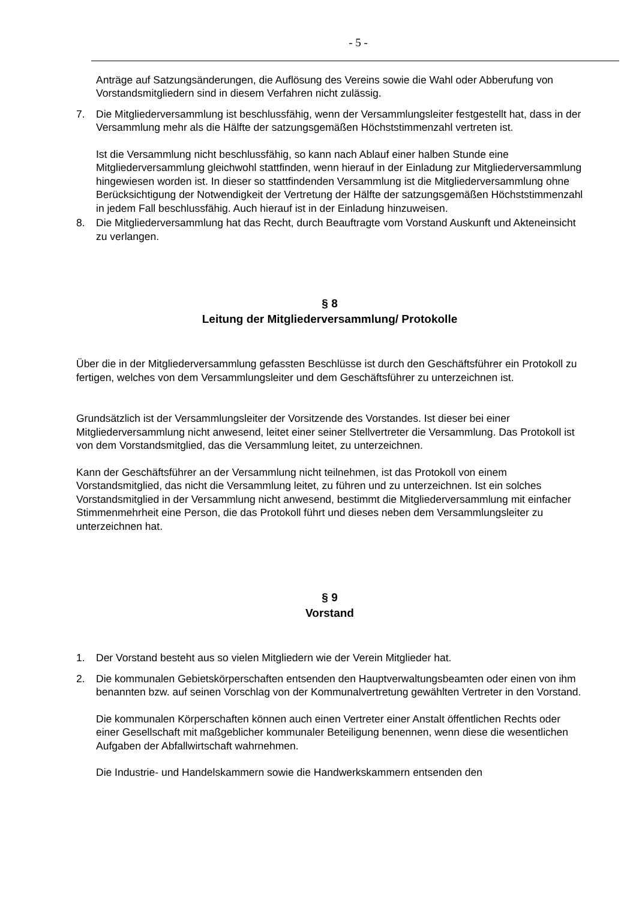- 5 -
Anträge auf Satzungsänderungen, die Auflösung des Vereins sowie die Wahl oder Abberufung von Vorstandsmitgliedern sind in diesem Verfahren nicht zulässig.
7. Die Mitgliederversammlung ist beschlussfähig, wenn der Versammlungsleiter festgestellt hat, dass in der Versammlung mehr als die Hälfte der satzungsgemäßen Höchststimmenzahl vertreten ist.
Ist die Versammlung nicht beschlussfähig, so kann nach Ablauf einer halben Stunde eine Mitgliederversammlung gleichwohl stattfinden, wenn hierauf in der Einladung zur Mitgliederversammlung hingewiesen worden ist. In dieser so stattfindenden Versammlung ist die Mitgliederversammlung ohne Berücksichtigung der Notwendigkeit der Vertretung der Hälfte der satzungsgemäßen Höchststimmenzahl in jedem Fall beschlussfähig. Auch hierauf ist in der Einladung hinzuweisen.
8. Die Mitgliederversammlung hat das Recht, durch Beauftragte vom Vorstand Auskunft und Akteneinsicht zu verlangen.
§ 8
Leitung der Mitgliederversammlung/ Protokolle
Über die in der Mitgliederversammlung gefassten Beschlüsse ist durch den Geschäftsführer ein Protokoll zu fertigen, welches von dem Versammlungsleiter und dem Geschäftsführer zu unterzeichnen ist.
Grundsätzlich ist der Versammlungsleiter der Vorsitzende des Vorstandes. Ist dieser bei einer Mitgliederversammlung nicht anwesend, leitet einer seiner Stellvertreter die Versammlung. Das Protokoll ist von dem Vorstandsmitglied, das die Versammlung leitet, zu unterzeichnen.
Kann der Geschäftsführer an der Versammlung nicht teilnehmen, ist das Protokoll von einem Vorstandsmitglied, das nicht die Versammlung leitet, zu führen und zu unterzeichnen. Ist ein solches Vorstandsmitglied in der Versammlung nicht anwesend, bestimmt die Mitgliederversammlung mit einfacher Stimmenmehrheit eine Person, die das Protokoll führt und dieses neben dem Versammlungsleiter zu unterzeichnen hat.
§ 9
Vorstand
1. Der Vorstand besteht aus so vielen Mitgliedern wie der Verein Mitglieder hat.
2. Die kommunalen Gebietskörperschaften entsenden den Hauptverwaltungsbeamten oder einen von ihm benannten bzw. auf seinen Vorschlag von der Kommunalvertretung gewählten Vertreter in den Vorstand.
Die kommunalen Körperschaften können auch einen Vertreter einer Anstalt öffentlichen Rechts oder einer Gesellschaft mit maßgeblicher kommunaler Beteiligung benennen, wenn diese die wesentlichen Aufgaben der Abfallwirtschaft wahrnehmen.
Die Industrie- und Handelskammern sowie die Handwerkskammern entsenden den